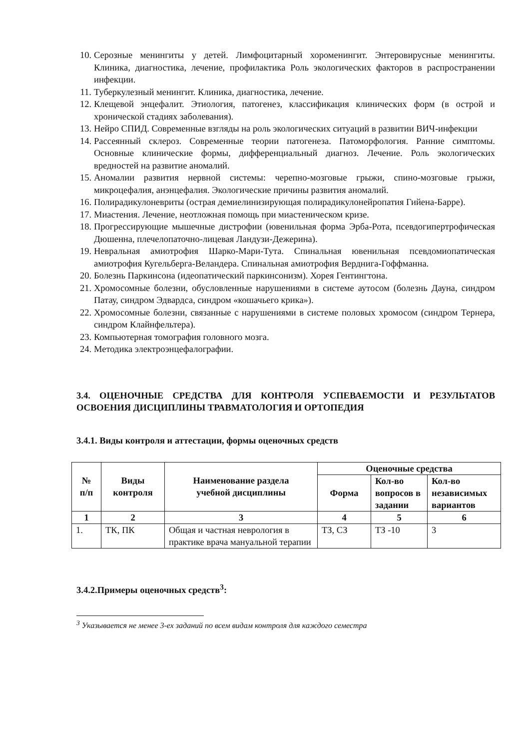10. Серозные менингиты у детей. Лимфоцитарный хороменингит. Энтеровирусные менингиты. Клиника, диагностика, лечение, профилактика Роль экологических факторов в распространении инфекции.
11. Туберкулезный менингит. Клиника, диагностика, лечение.
12. Клещевой энцефалит. Этиология, патогенез, классификация клинических форм (в острой и хронической стадиях заболевания).
13. Нейро СПИД. Современные взгляды на роль экологических ситуаций в развитии ВИЧ-инфекции
14. Рассеянный склероз. Современные теории патогенеза. Патоморфология. Ранние симптомы. Основные клинические формы, дифференциальный диагноз. Лечение. Роль экологических вредностей на развитие аномалий.
15. Аномалии развития нервной системы: черепно-мозговые грыжи, спино-мозговые грыжи, микроцефалия, анэнцефалия. Экологические причины развития аномалий.
16. Полирадикулоневриты (острая демиелинизирующая полирадикулонейропатия Гийена-Барре).
17. Миастения. Лечение, неотложная помощь при миастеническом кризе.
18. Прогрессирующие мышечные дистрофии (ювенильная форма Эрба-Рота, псевдогипертрофическая Дюшенна, плечелопаточно-лицевая Ландузи-Дежерина).
19. Невральная амиотрофия Шарко-Мари-Тута. Спинальная ювенильная псевдомиопатическая амиотрофия Кугельберга-Веландера. Спинальная амиотрофия Верднига-Гоффманна.
20. Болезнь Паркинсона (идеопатический паркинсонизм). Хорея Гентингтона.
21. Хромосомные болезни, обусловленные нарушениями в системе аутосом (болезнь Дауна, синдром Патау, синдром Эдвардса, синдром «кошачьего крика»).
22. Хромосомные болезни, связанные с нарушениями в системе половых хромосом (синдром Тернера, синдром Клайнфельтера).
23. Компьютерная томография головного мозга.
24. Методика электроэнцефалографии.
3.4. ОЦЕНОЧНЫЕ СРЕДСТВА ДЛЯ КОНТРОЛЯ УСПЕВАЕМОСТИ И РЕЗУЛЬТАТОВ ОСВОЕНИЯ ДИСЦИПЛИНЫ ТРАВМАТОЛОГИЯ И ОРТОПЕДИЯ
3.4.1. Виды контроля и аттестации, формы оценочных средств
| № п/п | Виды контроля | Наименование раздела учебной дисциплины | Оценочные средства | | |
| --- | --- | --- | --- | --- | --- |
| | | | Форма | Кол-во вопросов в задании | Кол-во независимых вариантов |
| 1 | 2 | 3 | 4 | 5 | 6 |
| 1. | ТК, ПК | Общая и частная неврология в практике врача мануальной терапии | ТЗ, СЗ | ТЗ -10 | 3 |
3.4.2.Примеры оценочных средств<sup>3</sup>:
<sup>3</sup> Указывается не менее 3-ех заданий по всем видам контроля для каждого семестра